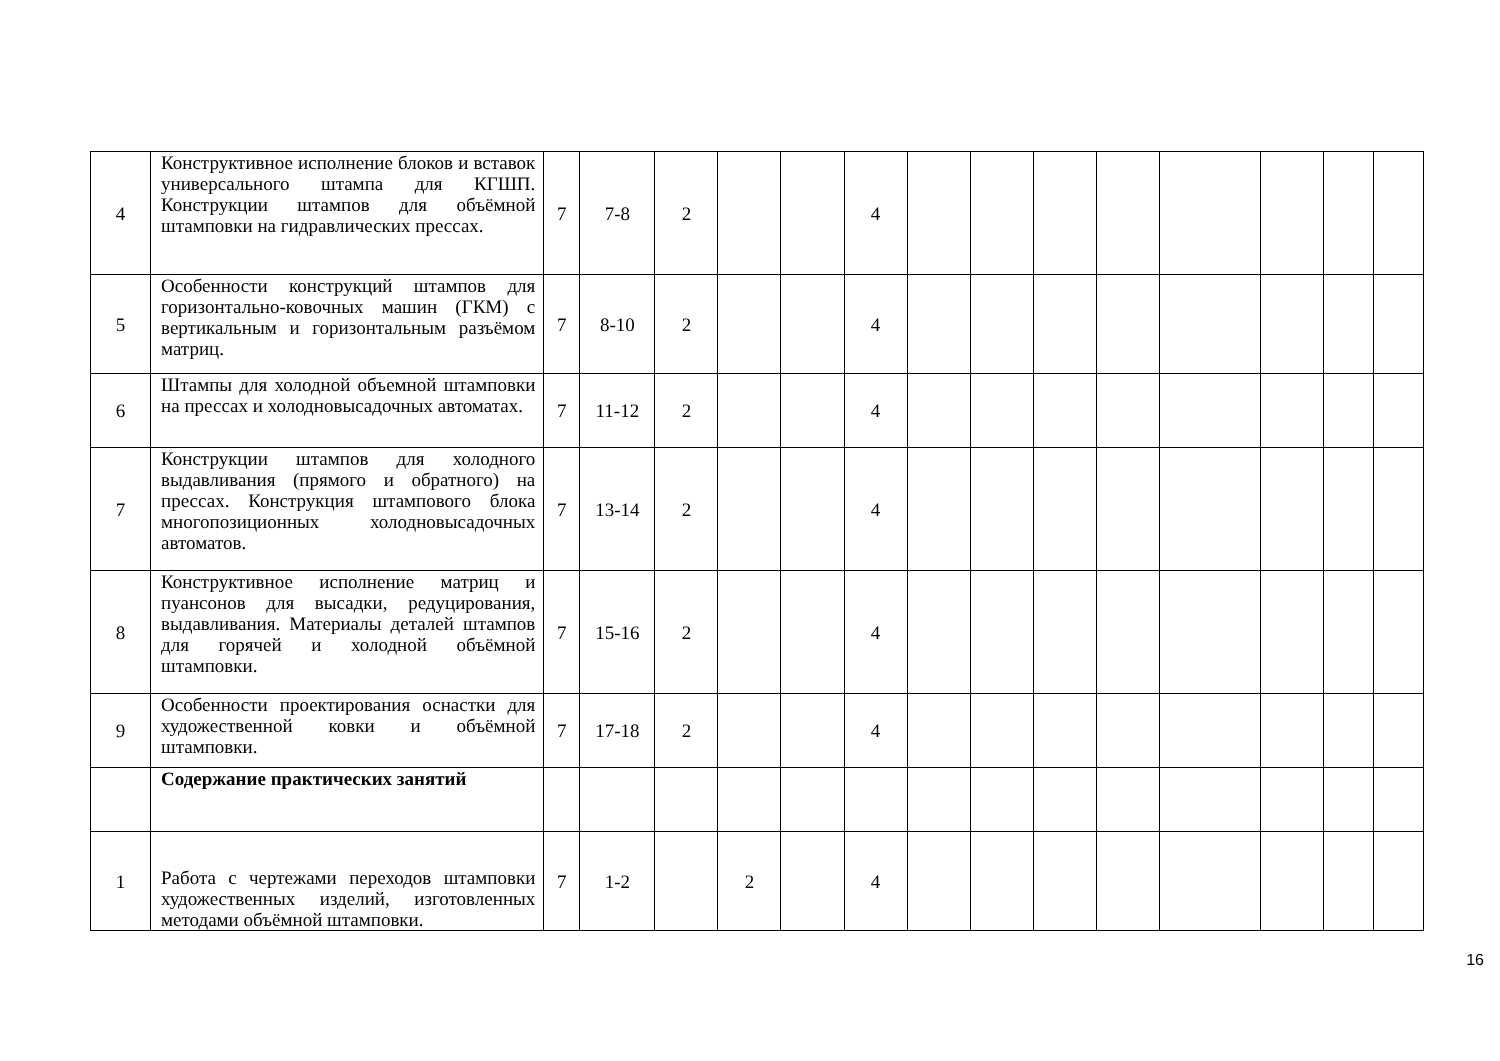| 4 | Конструктивное исполнение блоков и вставок универсального штампа для КГШП. Конструкции штампов для объёмной штамповки на гидравлических прессах. | 7 | 7-8 | 2 | | | 4 | | | | | | | | |
| 5 | Особенности конструкций штампов для горизонтально-ковочных машин (ГКМ) с вертикальным и горизонтальным разъёмом матриц. | 7 | 8-10 | 2 | | | 4 | | | | | | | | |
| 6 | Штампы для холодной объемной штамповки на прессах и холодновысадочных автоматах. | 7 | 11-12 | 2 | | | 4 | | | | | | | | |
| 7 | Конструкции штампов для холодного выдавливания (прямого и обратного) на прессах. Конструкция штампового блока многопозиционных холодновысадочных автоматов. | 7 | 13-14 | 2 | | | 4 | | | | | | | | |
| 8 | Конструктивное исполнение матриц и пуансонов для высадки, редуцирования, выдавливания. Материалы деталей штампов для горячей и холодной объёмной штамповки. | 7 | 15-16 | 2 | | | 4 | | | | | | | | |
| 9 | Особенности проектирования оснастки для художественной ковки и объёмной штамповки. | 7 | 17-18 | 2 | | | 4 | | | | | | | | |
| | Содержание практических занятий | | | | | | | | | | | | | | |
| 1 | Работа с чертежами переходов штамповки художественных изделий, изготовленных методами объёмной штамповки. | 7 | 1-2 | | 2 | | 4 | | | | | | | | |
16